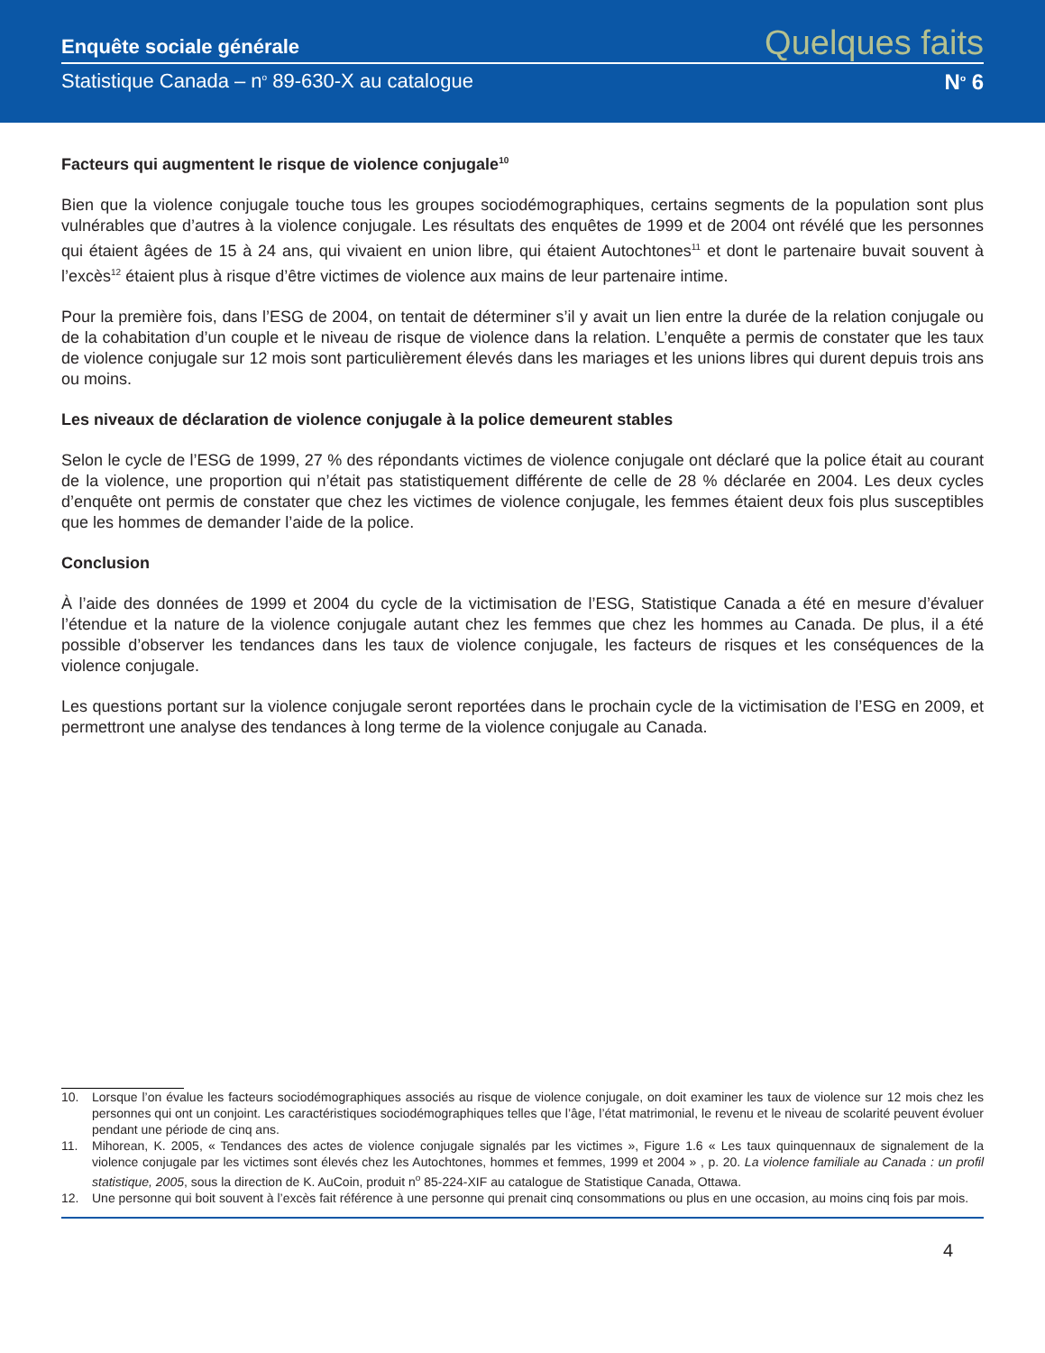Enquête sociale générale Quelques faits
Statistique Canada – n<sup>o</sup> 89-630-X au catalogue N<sup>o</sup> 6
Facteurs qui augmentent le risque de violence conjugale<sup>10</sup>
Bien que la violence conjugale touche tous les groupes sociodémographiques, certains segments de la population sont plus vulnérables que d’autres à la violence conjugale. Les résultats des enquêtes de 1999 et de 2004 ont révélé que les personnes qui étaient âgées de 15 à 24 ans, qui vivaient en union libre, qui étaient Autochtones<sup>11</sup> et dont le partenaire buvait souvent à l’excès<sup>12</sup> étaient plus à risque d’être victimes de violence aux mains de leur partenaire intime.
Pour la première fois, dans l’ESG de 2004, on tentait de déterminer s’il y avait un lien entre la durée de la relation conjugale ou de la cohabitation d’un couple et le niveau de risque de violence dans la relation. L’enquête a permis de constater que les taux de violence conjugale sur 12 mois sont particulièrement élevés dans les mariages et les unions libres qui durent depuis trois ans ou moins.
Les niveaux de déclaration de violence conjugale à la police demeurent stables
Selon le cycle de l’ESG de 1999, 27 % des répondants victimes de violence conjugale ont déclaré que la police était au courant de la violence, une proportion qui n’était pas statistiquement différente de celle de 28 % déclarée en 2004. Les deux cycles d’enquête ont permis de constater que chez les victimes de violence conjugale, les femmes étaient deux fois plus susceptibles que les hommes de demander l’aide de la police.
Conclusion
À l’aide des données de 1999 et 2004 du cycle de la victimisation de l’ESG, Statistique Canada a été en mesure d’évaluer l’étendue et la nature de la violence conjugale autant chez les femmes que chez les hommes au Canada. De plus, il a été possible d’observer les tendances dans les taux de violence conjugale, les facteurs de risques et les conséquences de la violence conjugale.
Les questions portant sur la violence conjugale seront reportées dans le prochain cycle de la victimisation de l’ESG en 2009, et permettront une analyse des tendances à long terme de la violence conjugale au Canada.
10. Lorsque l’on évalue les facteurs sociodémographiques associés au risque de violence conjugale, on doit examiner les taux de violence sur 12 mois chez les personnes qui ont un conjoint. Les caractéristiques sociodémographiques telles que l’âge, l’état matrimonial, le revenu et le niveau de scolarité peuvent évoluer pendant une période de cinq ans.
11. Mihorean, K. 2005, « Tendances des actes de violence conjugale signalés par les victimes », Figure 1.6 « Les taux quinquennaux de signalement de la violence conjugale par les victimes sont élevés chez les Autochtones, hommes et femmes, 1999 et 2004 » , p. 20. La violence familiale au Canada : un profil statistique, 2005, sous la direction de K. AuCoin, produit n<sup>o</sup> 85-224-XIF au catalogue de Statistique Canada, Ottawa.
12. Une personne qui boit souvent à l’excès fait référence à une personne qui prenait cinq consommations ou plus en une occasion, au moins cinq fois par mois.
4